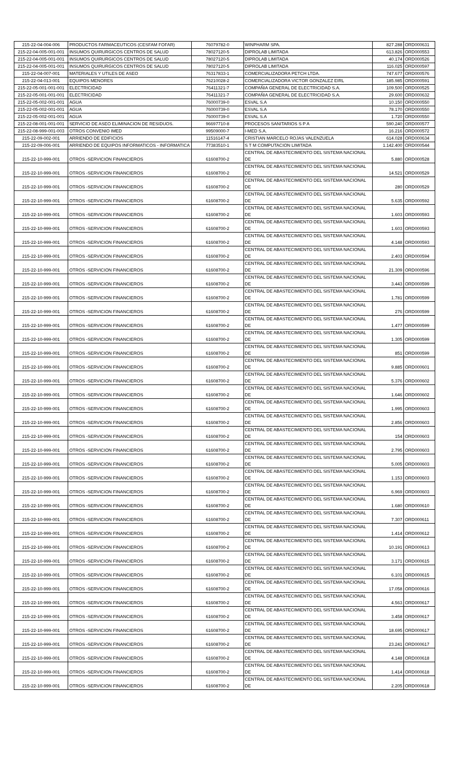| 215-22-04-004-006 | PRODUCTOS FARMACEUTICOS (CESFAM FOFAR) | 76079782-0 | WINPHARM SPA. | 827.288 | ORD000631 |
| 215-22-04-005-001-001 | INSUMOS QUIRURGICOS CENTROS DE SALUD | 78027120-5 | DIPROLAB LIMITADA | 613.826 | ORD000553 |
| 215-22-04-005-001-001 | INSUMOS QUIRURGICOS CENTROS DE SALUD | 78027120-5 | DIPROLAB LIMITADA | 40.174 | ORD000526 |
| 215-22-04-005-001-001 | INSUMOS QUIRURGICOS CENTROS DE SALUD | 78027120-5 | DIPROLAB LIMITADA | 116.025 | ORD000597 |
| 215-22-04-007-001 | MATERIALES Y UTILES DE ASEO | 76317833-1 | COMERCIALIZADORA PETCH LTDA. | 747.677 | ORD000576 |
| 215-22-04-013-001 | EQUIPOS MENORES | 76210028-2 | COMERCIALIZADORA VICTOR GONZALEZ EIRL | 185.985 | ORD000591 |
| 215-22-05-001-001-001 | ELECTRICIDAD | 76411321-7 | COMPAÑIA GENERAL DE ELECTRICIDAD S.A. | 109.500 | ORD000525 |
| 215-22-05-001-001-001 | ELECTRICIDAD | 76411321-7 | COMPAÑIA GENERAL DE ELECTRICIDAD S.A. | 29.600 | ORD000632 |
| 215-22-05-002-001-001 | AGUA | 76000739-0 | ESVAL S.A | 10.150 | ORD000550 |
| 215-22-05-002-001-001 | AGUA | 76000739-0 | ESVAL S.A | 78.170 | ORD000550 |
| 215-22-05-002-001-001 | AGUA | 76000739-0 | ESVAL S.A | 1.720 | ORD000550 |
| 215-22-08-001-001-001 | SERVICIO DE ASEO ELIMINACION DE RESIDUOS. | 96697710-8 | PROCESOS SANITARIOS S P A | 590.240 | ORD000577 |
| 215-22-08-999-001-003 | OTROS CONVENIO IMED | 99509000-7 | I-MED S.A. | 16.216 | ORD000572 |
| 215-22-09-002-001 | ARRIENDO DE EDIFICIOS | 11516147-4 | CRISTIAN MARCELO ROJAS VALENZUELA | 614.028 | ORD000634 |
| 215-22-09-006-001 | ARRIENDO DE EQUIPOS INFORMATICOS - INFORMATICA | 77383510-1 | S T M COMPUTACION LIMITADA | 1.142.400 | ORD000544 |
| 215-22-10-999-001 | OTROS -SERVICION FINANCIEROS | 61608700-2 | CENTRAL DE ABASTECIMIENTO DEL SISTEMA NACIONAL DE | 5.880 | ORD000528 |
| 215-22-10-999-001 | OTROS -SERVICION FINANCIEROS | 61608700-2 | CENTRAL DE ABASTECIMIENTO DEL SISTEMA NACIONAL DE | 14.521 | ORD000529 |
| 215-22-10-999-001 | OTROS -SERVICION FINANCIEROS | 61608700-2 | CENTRAL DE ABASTECIMIENTO DEL SISTEMA NACIONAL DE | 280 | ORD000529 |
| 215-22-10-999-001 | OTROS -SERVICION FINANCIEROS | 61608700-2 | CENTRAL DE ABASTECIMIENTO DEL SISTEMA NACIONAL DE | 5.635 | ORD000592 |
| 215-22-10-999-001 | OTROS -SERVICION FINANCIEROS | 61608700-2 | CENTRAL DE ABASTECIMIENTO DEL SISTEMA NACIONAL DE | 1.603 | ORD000593 |
| 215-22-10-999-001 | OTROS -SERVICION FINANCIEROS | 61608700-2 | CENTRAL DE ABASTECIMIENTO DEL SISTEMA NACIONAL DE | 1.603 | ORD000593 |
| 215-22-10-999-001 | OTROS -SERVICION FINANCIEROS | 61608700-2 | CENTRAL DE ABASTECIMIENTO DEL SISTEMA NACIONAL DE | 4.148 | ORD000593 |
| 215-22-10-999-001 | OTROS -SERVICION FINANCIEROS | 61608700-2 | CENTRAL DE ABASTECIMIENTO DEL SISTEMA NACIONAL DE | 2.403 | ORD000594 |
| 215-22-10-999-001 | OTROS -SERVICION FINANCIEROS | 61608700-2 | CENTRAL DE ABASTECIMIENTO DEL SISTEMA NACIONAL DE | 21.309 | ORD000596 |
| 215-22-10-999-001 | OTROS -SERVICION FINANCIEROS | 61608700-2 | CENTRAL DE ABASTECIMIENTO DEL SISTEMA NACIONAL DE | 3.443 | ORD000599 |
| 215-22-10-999-001 | OTROS -SERVICION FINANCIEROS | 61608700-2 | CENTRAL DE ABASTECIMIENTO DEL SISTEMA NACIONAL DE | 1.781 | ORD000599 |
| 215-22-10-999-001 | OTROS -SERVICION FINANCIEROS | 61608700-2 | CENTRAL DE ABASTECIMIENTO DEL SISTEMA NACIONAL DE | 276 | ORD000599 |
| 215-22-10-999-001 | OTROS -SERVICION FINANCIEROS | 61608700-2 | CENTRAL DE ABASTECIMIENTO DEL SISTEMA NACIONAL DE | 1.477 | ORD000599 |
| 215-22-10-999-001 | OTROS -SERVICION FINANCIEROS | 61608700-2 | CENTRAL DE ABASTECIMIENTO DEL SISTEMA NACIONAL DE | 1.305 | ORD000599 |
| 215-22-10-999-001 | OTROS -SERVICION FINANCIEROS | 61608700-2 | CENTRAL DE ABASTECIMIENTO DEL SISTEMA NACIONAL DE | 851 | ORD000599 |
| 215-22-10-999-001 | OTROS -SERVICION FINANCIEROS | 61608700-2 | CENTRAL DE ABASTECIMIENTO DEL SISTEMA NACIONAL DE | 9.885 | ORD000601 |
| 215-22-10-999-001 | OTROS -SERVICION FINANCIEROS | 61608700-2 | CENTRAL DE ABASTECIMIENTO DEL SISTEMA NACIONAL DE | 5.376 | ORD000602 |
| 215-22-10-999-001 | OTROS -SERVICION FINANCIEROS | 61608700-2 | CENTRAL DE ABASTECIMIENTO DEL SISTEMA NACIONAL DE | 1.646 | ORD000602 |
| 215-22-10-999-001 | OTROS -SERVICION FINANCIEROS | 61608700-2 | CENTRAL DE ABASTECIMIENTO DEL SISTEMA NACIONAL DE | 1.995 | ORD000603 |
| 215-22-10-999-001 | OTROS -SERVICION FINANCIEROS | 61608700-2 | CENTRAL DE ABASTECIMIENTO DEL SISTEMA NACIONAL DE | 2.856 | ORD000603 |
| 215-22-10-999-001 | OTROS -SERVICION FINANCIEROS | 61608700-2 | CENTRAL DE ABASTECIMIENTO DEL SISTEMA NACIONAL DE | 154 | ORD000603 |
| 215-22-10-999-001 | OTROS -SERVICION FINANCIEROS | 61608700-2 | CENTRAL DE ABASTECIMIENTO DEL SISTEMA NACIONAL DE | 2.795 | ORD000603 |
| 215-22-10-999-001 | OTROS -SERVICION FINANCIEROS | 61608700-2 | CENTRAL DE ABASTECIMIENTO DEL SISTEMA NACIONAL DE | 5.005 | ORD000603 |
| 215-22-10-999-001 | OTROS -SERVICION FINANCIEROS | 61608700-2 | CENTRAL DE ABASTECIMIENTO DEL SISTEMA NACIONAL DE | 1.153 | ORD000603 |
| 215-22-10-999-001 | OTROS -SERVICION FINANCIEROS | 61608700-2 | CENTRAL DE ABASTECIMIENTO DEL SISTEMA NACIONAL DE | 6.969 | ORD000603 |
| 215-22-10-999-001 | OTROS -SERVICION FINANCIEROS | 61608700-2 | CENTRAL DE ABASTECIMIENTO DEL SISTEMA NACIONAL DE | 1.680 | ORD000610 |
| 215-22-10-999-001 | OTROS -SERVICION FINANCIEROS | 61608700-2 | CENTRAL DE ABASTECIMIENTO DEL SISTEMA NACIONAL DE | 7.307 | ORD000611 |
| 215-22-10-999-001 | OTROS -SERVICION FINANCIEROS | 61608700-2 | CENTRAL DE ABASTECIMIENTO DEL SISTEMA NACIONAL DE | 1.414 | ORD000612 |
| 215-22-10-999-001 | OTROS -SERVICION FINANCIEROS | 61608700-2 | CENTRAL DE ABASTECIMIENTO DEL SISTEMA NACIONAL DE | 10.191 | ORD000613 |
| 215-22-10-999-001 | OTROS -SERVICION FINANCIEROS | 61608700-2 | CENTRAL DE ABASTECIMIENTO DEL SISTEMA NACIONAL DE | 3.171 | ORD000615 |
| 215-22-10-999-001 | OTROS -SERVICION FINANCIEROS | 61608700-2 | CENTRAL DE ABASTECIMIENTO DEL SISTEMA NACIONAL DE | 6.101 | ORD000615 |
| 215-22-10-999-001 | OTROS -SERVICION FINANCIEROS | 61608700-2 | CENTRAL DE ABASTECIMIENTO DEL SISTEMA NACIONAL DE | 17.058 | ORD000616 |
| 215-22-10-999-001 | OTROS -SERVICION FINANCIEROS | 61608700-2 | CENTRAL DE ABASTECIMIENTO DEL SISTEMA NACIONAL DE | 4.563 | ORD000617 |
| 215-22-10-999-001 | OTROS -SERVICION FINANCIEROS | 61608700-2 | CENTRAL DE ABASTECIMIENTO DEL SISTEMA NACIONAL DE | 3.458 | ORD000617 |
| 215-22-10-999-001 | OTROS -SERVICION FINANCIEROS | 61608700-2 | CENTRAL DE ABASTECIMIENTO DEL SISTEMA NACIONAL DE | 18.695 | ORD000617 |
| 215-22-10-999-001 | OTROS -SERVICION FINANCIEROS | 61608700-2 | CENTRAL DE ABASTECIMIENTO DEL SISTEMA NACIONAL DE | 23.241 | ORD000617 |
| 215-22-10-999-001 | OTROS -SERVICION FINANCIEROS | 61608700-2 | CENTRAL DE ABASTECIMIENTO DEL SISTEMA NACIONAL DE | 4.148 | ORD000618 |
| 215-22-10-999-001 | OTROS -SERVICION FINANCIEROS | 61608700-2 | CENTRAL DE ABASTECIMIENTO DEL SISTEMA NACIONAL DE | 1.414 | ORD000618 |
| 215-22-10-999-001 | OTROS -SERVICION FINANCIEROS | 61608700-2 | CENTRAL DE ABASTECIMIENTO DEL SISTEMA NACIONAL DE | 2.205 | ORD000618 |